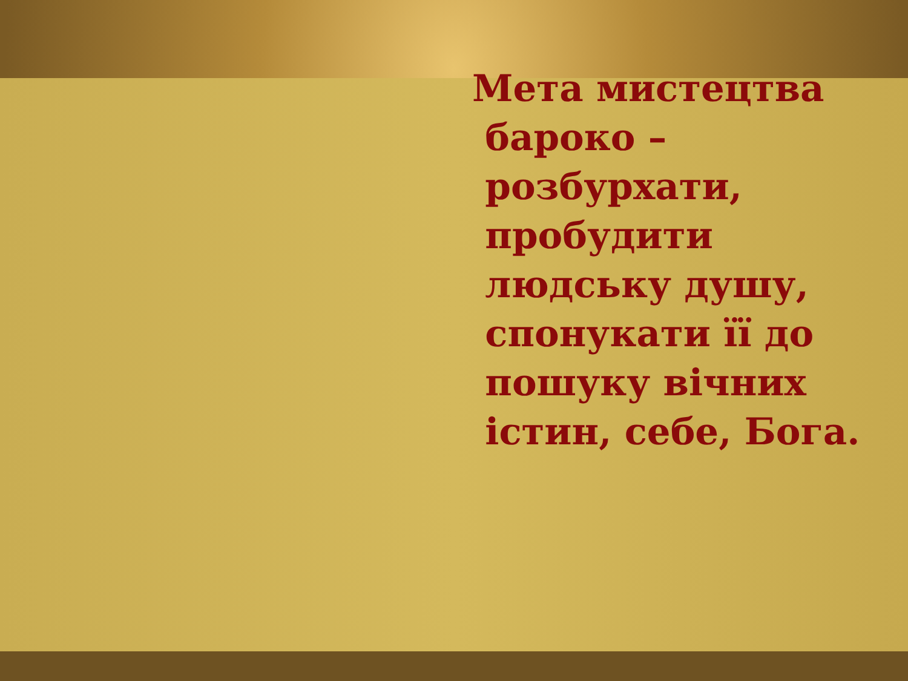Мета мистецтва
бароко –
розбурхати,
пробудити
людську душу,
спонукати її до
пошуку вічних
істин, себе, Бога.